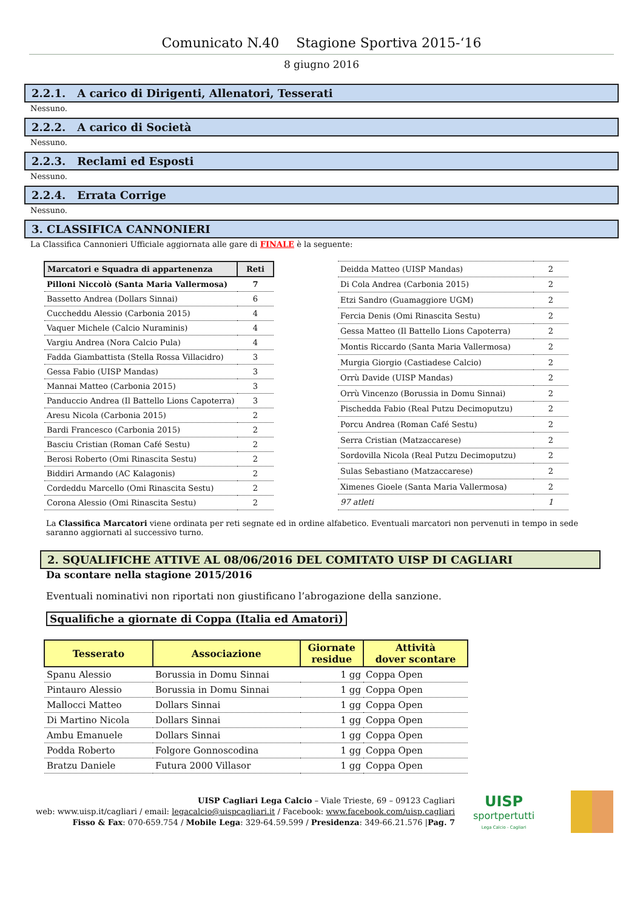Comunicato N.40 Stagione Sportiva 2015-‘16
8 giugno 2016
2.2.1. A carico di Dirigenti, Allenatori, Tesserati
Nessuno.
2.2.2. A carico di Società
Nessuno.
2.2.3. Reclami ed Esposti
Nessuno.
2.2.4. Errata Corrige
Nessuno.
3. CLASSIFICA CANNONIERI
La Classifica Cannonieri Ufficiale aggiornata alle gare di FINALE è la seguente:
| Marcatori e Squadra di appartenenza | Reti |
| Pilloni Niccolò (Santa Maria Vallermosa) | 7 |
| Bassetto Andrea (Dollars Sinnai) | 6 |
| Cuccheddu Alessio (Carbonia 2015) | 4 |
| Vaquer Michele (Calcio Nuraminis) | 4 |
| Vargiu Andrea (Nora Calcio Pula) | 4 |
| Fadda Giambattista (Stella Rossa Villacidro) | 3 |
| Gessa Fabio (UISP Mandas) | 3 |
| Mannai Matteo (Carbonia 2015) | 3 |
| Panduccio Andrea (Il Battello Lions Capoterra) | 3 |
| Aresu Nicola (Carbonia 2015) | 2 |
| Bardi Francesco (Carbonia 2015) | 2 |
| Basciu Cristian (Roman Café Sestu) | 2 |
| Berosi Roberto (Omi Rinascita Sestu) | 2 |
| Biddiri Armando (AC Kalagonis) | 2 |
| Cordeddu Marcello (Omi Rinascita Sestu) | 2 |
| Corona Alessio (Omi Rinascita Sestu) | 2 |
| Deidda Matteo (UISP Mandas) | 2 |
| Di Cola Andrea (Carbonia 2015) | 2 |
| Etzi Sandro (Guamaggiore UGM) | 2 |
| Fercia Denis (Omi Rinascita Sestu) | 2 |
| Gessa Matteo (Il Battello Lions Capoterra) | 2 |
| Montis Riccardo (Santa Maria Vallermosa) | 2 |
| Murgia Giorgio (Castiadese Calcio) | 2 |
| Orrù Davide (UISP Mandas) | 2 |
| Orrù Vincenzo (Borussia in Domu Sinnai) | 2 |
| Pischedda Fabio (Real Putzu Decimoputzu) | 2 |
| Porcu Andrea (Roman Café Sestu) | 2 |
| Serra Cristian (Matzaccarese) | 2 |
| Sordovilla Nicola (Real Putzu Decimoputzu) | 2 |
| Sulas Sebastiano (Matzaccarese) | 2 |
| Ximenes Gioele (Santa Maria Vallermosa) | 2 |
| 97 atleti | 1 |
La Classifica Marcatori viene ordinata per reti segnate ed in ordine alfabetico. Eventuali marcatori non pervenuti in tempo in sede saranno aggiornati al successivo turno.
2. SQUALIFICHE ATTIVE AL 08/06/2016 DEL COMITATO UISP DI CAGLIARI
Da scontare nella stagione 2015/2016
Eventuali nominativi non riportati non giustificano l’abrogazione della sanzione.
Squalifiche a giornate di Coppa (Italia ed Amatori)
| Tesserato | Associazione | Giornate residue | Attività dover scontare |
| --- | --- | --- | --- |
| Spanu Alessio | Borussia in Domu Sinnai | 1 gg | Coppa Open |
| Pintauro Alessio | Borussia in Domu Sinnai | 1 gg | Coppa Open |
| Mallocci Matteo | Dollars Sinnai | 1 gg | Coppa Open |
| Di Martino Nicola | Dollars Sinnai | 1 gg | Coppa Open |
| Ambu Emanuele | Dollars Sinnai | 1 gg | Coppa Open |
| Podda Roberto | Folgore Gonnoscodina | 1 gg | Coppa Open |
| Bratzu Daniele | Futura 2000 Villasor | 1 gg | Coppa Open |
UISP Cagliari Lega Calcio – Viale Trieste, 69 – 09123 Cagliari
web: www.uisp.it/cagliari / email: legacalcio@uispcagliari.it / Facebook: www.facebook.com/uisp.cagliari
Fisso & Fax: 070-659.754 / Mobile Lega: 329-64.59.599 / Presidenza: 349-66.21.576 |Pag. 7
UISP
sportpertutti
Lega Calcio - Cagliari